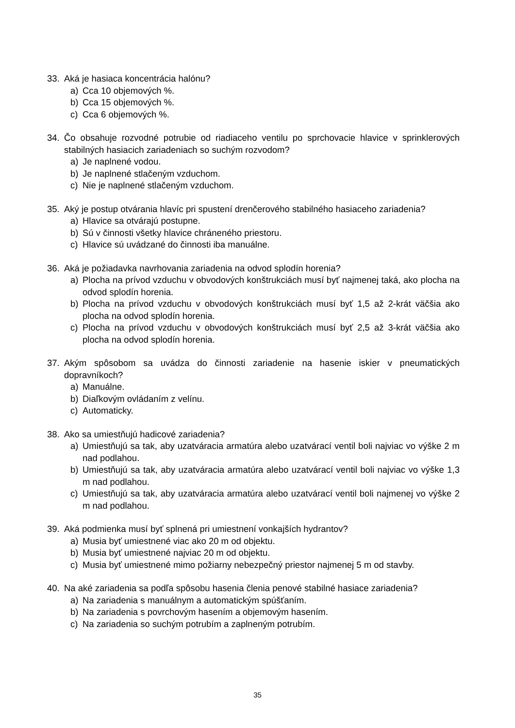33. Aká je hasiaca koncentrácia halónu?
a) Cca 10 objemových %.
b) Cca 15 objemových %.
c) Cca 6 objemových %.
34. Čo obsahuje rozvodné potrubie od riadiaceho ventilu po sprchovacie hlavice v sprinklerových stabilných hasiacich zariadeniach so suchým rozvodom?
a) Je naplnené vodou.
b) Je naplnené stlačeným vzduchom.
c) Nie je naplnené stlačeným vzduchom.
35. Aký je postup otvárania hlavíc pri spustení drenčerového stabilného hasiaceho zariadenia?
a) Hlavice sa otvárajú postupne.
b) Sú v činnosti všetky hlavice chráneného priestoru.
c) Hlavice sú uvádzané do činnosti iba manuálne.
36. Aká je požiadavka navrhovania zariadenia na odvod splodín horenia?
a) Plocha na prívod vzduchu v obvodových konštrukciách musí byť najmenej taká, ako plocha na odvod splodín horenia.
b) Plocha na prívod vzduchu v obvodových konštrukciách musí byť 1,5 až 2-krát väčšia ako plocha na odvod splodín horenia.
c) Plocha na prívod vzduchu v obvodových konštrukciách musí byť 2,5 až 3-krát väčšia ako plocha na odvod splodín horenia.
37. Akým spôsobom sa uvádza do činnosti zariadenie na hasenie iskier v pneumatických dopravníkoch?
a) Manuálne.
b) Diaľkovým ovládaním z velínu.
c) Automaticky.
38. Ako sa umiestňujú hadicové zariadenia?
a) Umiestňujú sa tak, aby uzatváracia armatúra alebo uzatvárací ventil boli najviac vo výške 2 m nad podlahou.
b) Umiestňujú sa tak, aby uzatváracia armatúra alebo uzatvárací ventil boli najviac vo výške 1,3 m nad podlahou.
c) Umiestňujú sa tak, aby uzatváracia armatúra alebo uzatvárací ventil boli najmenej vo výške 2 m nad podlahou.
39. Aká podmienka musí byť splnená pri umiestnení vonkajších hydrantov?
a) Musia byť umiestnené viac ako 20 m od objektu.
b) Musia byť umiestnené najviac 20 m od objektu.
c) Musia byť umiestnené mimo požiarny nebezpečný priestor najmenej 5 m od stavby.
40. Na aké zariadenia sa podľa spôsobu hasenia členia penové stabilné hasiace zariadenia?
a) Na zariadenia s manuálnym a automatickým spúšťaním.
b) Na zariadenia s povrchovým hasením a objemovým hasením.
c) Na zariadenia so suchým potrubím a zaplneným potrubím.
35